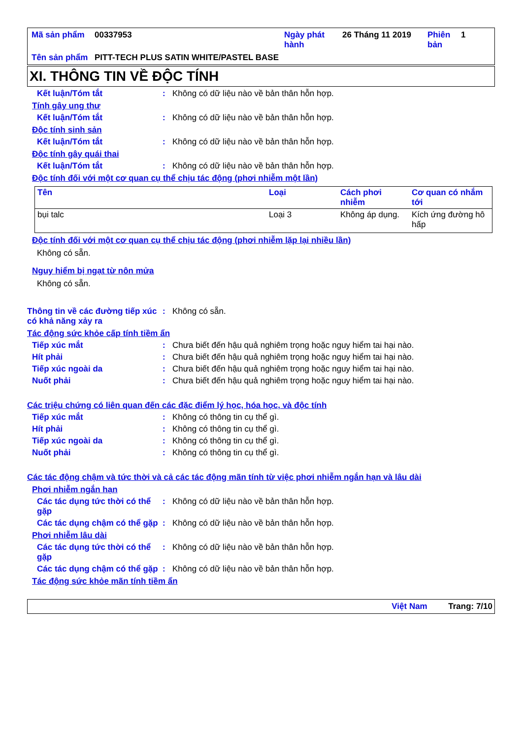| Mã sản phẩm | 00337953 | Ngày phát hành | 26 Tháng 11 2019 | Phiên bản | 1 |
| Tên sản phẩm | PITT-TECH PLUS SATIN WHITE/PASTEL BASE | | | | |
XI. THÔNG TIN VỀ ĐỘC TÍNH
Kết luận/Tóm tắt: Không có dữ liệu nào về bản thân hỗn hợp.
Tính gây ung thư
Kết luận/Tóm tắt: Không có dữ liệu nào về bản thân hỗn hợp.
Độc tính sinh sản
Kết luận/Tóm tắt: Không có dữ liệu nào về bản thân hỗn hợp.
Độc tính gây quái thai
Kết luận/Tóm tắt: Không có dữ liệu nào về bản thân hỗn hợp.
Độc tính đối với một cơ quan cụ thể chịu tác động (phơi nhiễm một lần)
| Tên | Loại | Cách phơi nhiễm | Cơ quan có nhắm tới |
| --- | --- | --- | --- |
| bụi talc | Loại 3 | Không áp dụng. | Kích ứng đường hô hấp |
Độc tính đối với một cơ quan cụ thể chịu tác động (phơi nhiễm lặp lại nhiều lần)
Không có sẵn.
Nguy hiểm bị ngạt từ nôn mửa
Không có sẵn.
Thông tin về các đường tiếp xúc có khả năng xảy ra: Không có sẵn.
Tác động sức khỏe cấp tính tiềm ẩn
Tiếp xúc mắt: Chưa biết đến hậu quả nghiêm trọng hoặc nguy hiểm tai hại nào.
Hít phải: Chưa biết đến hậu quả nghiêm trọng hoặc nguy hiểm tai hại nào.
Tiếp xúc ngoài da: Chưa biết đến hậu quả nghiêm trọng hoặc nguy hiểm tai hại nào.
Nuốt phải: Chưa biết đến hậu quả nghiêm trọng hoặc nguy hiểm tai hại nào.
Các triệu chứng có liên quan đến các đặc điểm lý học, hóa học, và độc tính
Tiếp xúc mắt: Không có thông tin cụ thể gì.
Hít phải: Không có thông tin cụ thể gì.
Tiếp xúc ngoài da: Không có thông tin cụ thể gì.
Nuốt phải: Không có thông tin cụ thể gì.
Các tác động chậm và tức thời và cả các tác động mãn tính từ việc phơi nhiễm ngắn hạn và lâu dài
Phơi nhiễm ngắn hạn
Các tác dụng tức thời có thể gặp: Không có dữ liệu nào về bản thân hỗn hợp.
Các tác dụng chậm có thể gặp: Không có dữ liệu nào về bản thân hỗn hợp.
Phơi nhiễm lâu dài
Các tác dụng tức thời có thể gặp: Không có dữ liệu nào về bản thân hỗn hợp.
Các tác dụng chậm có thể gặp: Không có dữ liệu nào về bản thân hỗn hợp.
Tác động sức khỏe mãn tính tiềm ẩn
Việt Nam Trang: 7/10